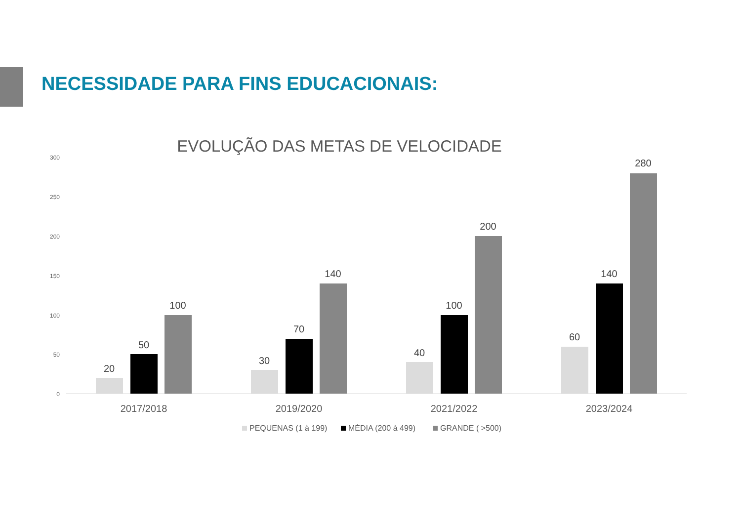NECESSIDADE PARA FINS EDUCACIONAIS:
EVOLUÇÃO DAS METAS DE VELOCIDADE
300
250
200
150
100
50
0
20
50
100
30
70
140
40
100
200
60
140
280
2017/2018
2019/2020
2021/2022
2023/2024
PEQUENAS (1 à 199)
MÉDIA (200 à 499)
GRANDE ( >500)